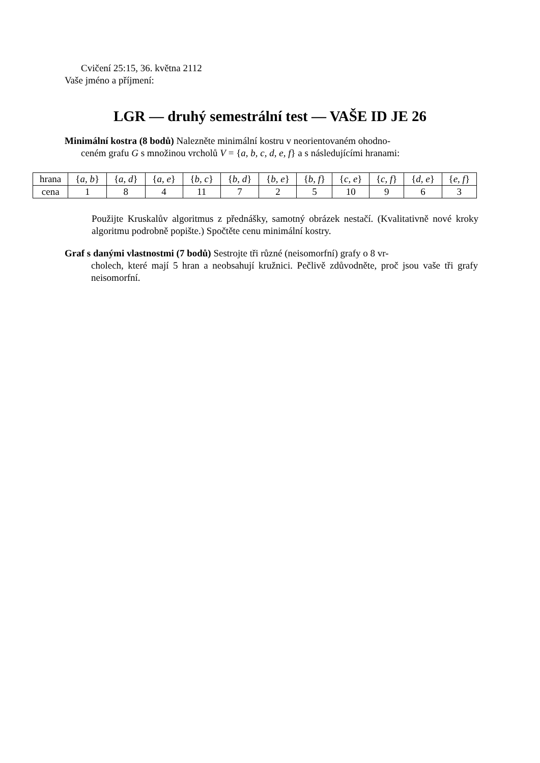Cvičení 25:15, 36. května 2112
Vaše jméno a příjmení:
LGR — druhý semestrální test — VAŠE ID JE 26
Minimální kostra (8 bodů) Nalezněte minimální kostru v neorientovaném ohodno-
ceném grafu G s množinou vrcholů V = {a, b, c, d, e, f} a s následujícími hranami:
| hrana | { a, b } | { a, d } | { a, e } | { b, c } | { b, d } | { b, e } | { b, f } | { c, e } | { c, f } | { d, e } | { e, f } |
| cena | 1 | 8 | 4 | 11 | 7 | 2 | 5 | 10 | 9 | 6 | 3 |
Použijte Kruskalův algoritmus z přednášky, samotný obrázek nestačí. (Kvalitativně nové kroky algoritmu podrobně popište.) Spočtěte cenu minimální kostry.
Graf s danými vlastnostmi (7 bodů) Sestrojte tři různé (neisomorfní) grafy o 8 vr-
cholech, které mají 5 hran a neobsahují kružnici. Pečlivě zdůvodněte, proč jsou vaše tři grafy neisomorfní.